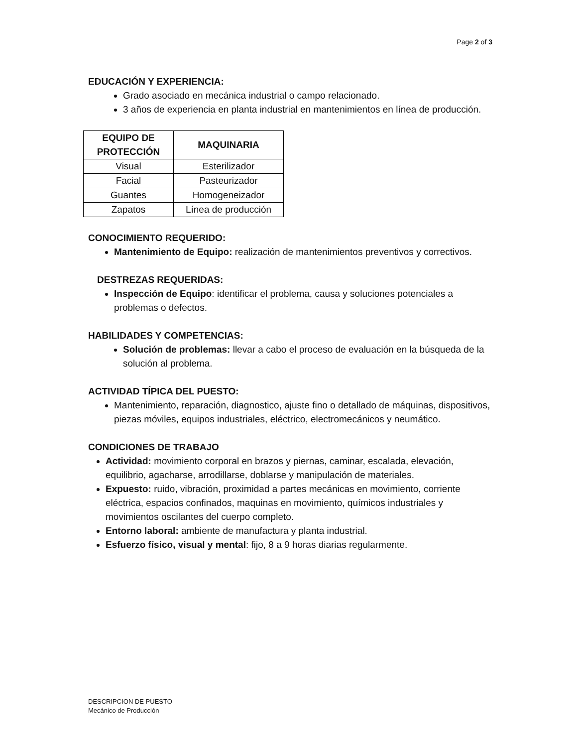Page 2 of 3
EDUCACIÓN Y EXPERIENCIA:
Grado asociado en mecánica industrial o campo relacionado.
3 años de experiencia en planta industrial en mantenimientos en línea de producción.
| EQUIPO DE PROTECCIÓN | MAQUINARIA |
| --- | --- |
| Visual | Esterilizador |
| Facial | Pasteurizador |
| Guantes | Homogeneizador |
| Zapatos | Línea de producción |
CONOCIMIENTO REQUERIDO:
Mantenimiento de Equipo: realización de mantenimientos preventivos y correctivos.
DESTREZAS REQUERIDAS:
Inspección de Equipo: identificar el problema, causa y soluciones potenciales a problemas o defectos.
HABILIDADES Y COMPETENCIAS:
Solución de problemas: llevar a cabo el proceso de evaluación en la búsqueda de la solución al problema.
ACTIVIDAD TÍPICA DEL PUESTO:
Mantenimiento, reparación, diagnostico, ajuste fino o detallado de máquinas, dispositivos, piezas móviles, equipos industriales, eléctrico, electromecánicos y neumático.
CONDICIONES DE TRABAJO
Actividad: movimiento corporal en brazos y piernas, caminar, escalada, elevación, equilibrio, agacharse, arrodillarse, doblarse y manipulación de materiales.
Expuesto: ruido, vibración, proximidad a partes mecánicas en movimiento, corriente eléctrica, espacios confinados, maquinas en movimiento, químicos industriales y movimientos oscilantes del cuerpo completo.
Entorno laboral: ambiente de manufactura y planta industrial.
Esfuerzo físico, visual y mental: fijo, 8 a 9 horas diarias regularmente.
DESCRIPCION DE PUESTO
Mecánico de Producción